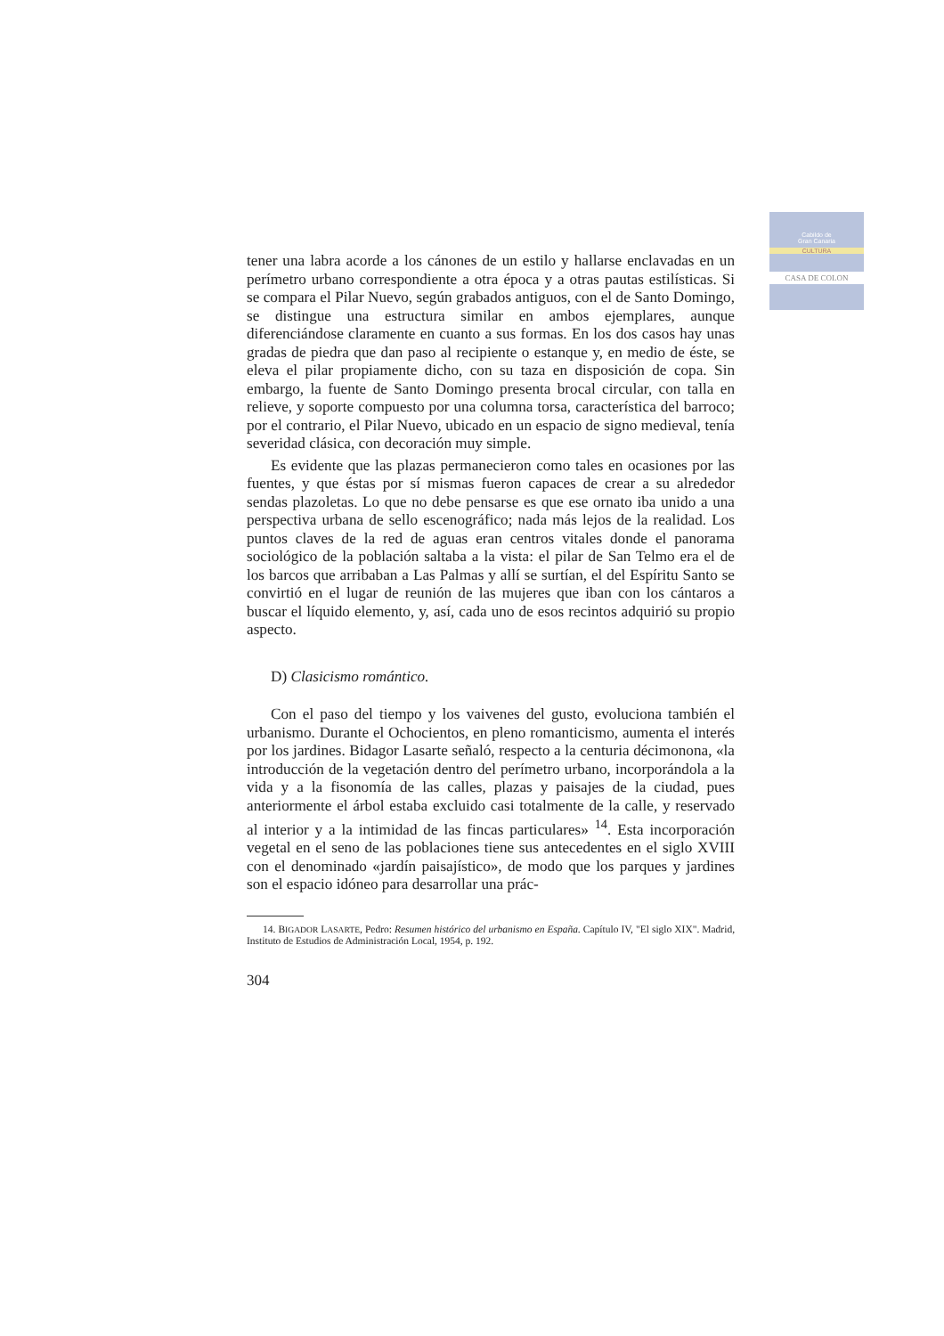Cabildo de
Gran Canaria
CULTURA
CASA DE COLON
tener una labra acorde a los cánones de un estilo y hallarse enclavadas en un perímetro urbano correspondiente a otra época y a otras pautas estilísticas. Si se compara el Pilar Nuevo, según grabados antiguos, con el de Santo Domingo, se distingue una estructura similar en ambos ejemplares, aunque diferenciándose claramente en cuanto a sus formas. En los dos casos hay unas gradas de piedra que dan paso al recipiente o estanque y, en medio de éste, se eleva el pilar propiamente dicho, con su taza en disposición de copa. Sin embargo, la fuente de Santo Domingo presenta brocal circular, con talla en relieve, y soporte compuesto por una columna torsa, característica del barroco; por el contrario, el Pilar Nuevo, ubicado en un espacio de signo medieval, tenía severidad clásica, con decoración muy simple.
Es evidente que las plazas permanecieron como tales en ocasiones por las fuentes, y que éstas por sí mismas fueron capaces de crear a su alrededor sendas plazoletas. Lo que no debe pensarse es que ese ornato iba unido a una perspectiva urbana de sello escenográfico; nada más lejos de la realidad. Los puntos claves de la red de aguas eran centros vitales donde el panorama sociológico de la población saltaba a la vista: el pilar de San Telmo era el de los barcos que arribaban a Las Palmas y allí se surtían, el del Espíritu Santo se convirtió en el lugar de reunión de las mujeres que iban con los cántaros a buscar el líquido elemento, y, así, cada uno de esos recintos adquirió su propio aspecto.
D) Clasicismo romántico.
Con el paso del tiempo y los vaivenes del gusto, evoluciona también el urbanismo. Durante el Ochocientos, en pleno romanticismo, aumenta el interés por los jardines. Bidagor Lasarte señaló, respecto a la centuria décimonona, «la introducción de la vegetación dentro del perímetro urbano, incorporándola a la vida y a la fisonomía de las calles, plazas y paisajes de la ciudad, pues anteriormente el árbol estaba excluido casi totalmente de la calle, y reservado al interior y a la intimidad de las fincas particulares» <sup>14</sup>. Esta incorporación vegetal en el seno de las poblaciones tiene sus antecedentes en el siglo XVIII con el denominado «jardín paisajístico», de modo que los parques y jardines son el espacio idóneo para desarrollar una prác-
14. BIGADOR LASARTE, Pedro: Resumen histórico del urbanismo en España. Capítulo IV, "El siglo XIX". Madrid, Instituto de Estudios de Administración Local, 1954, p. 192.
304